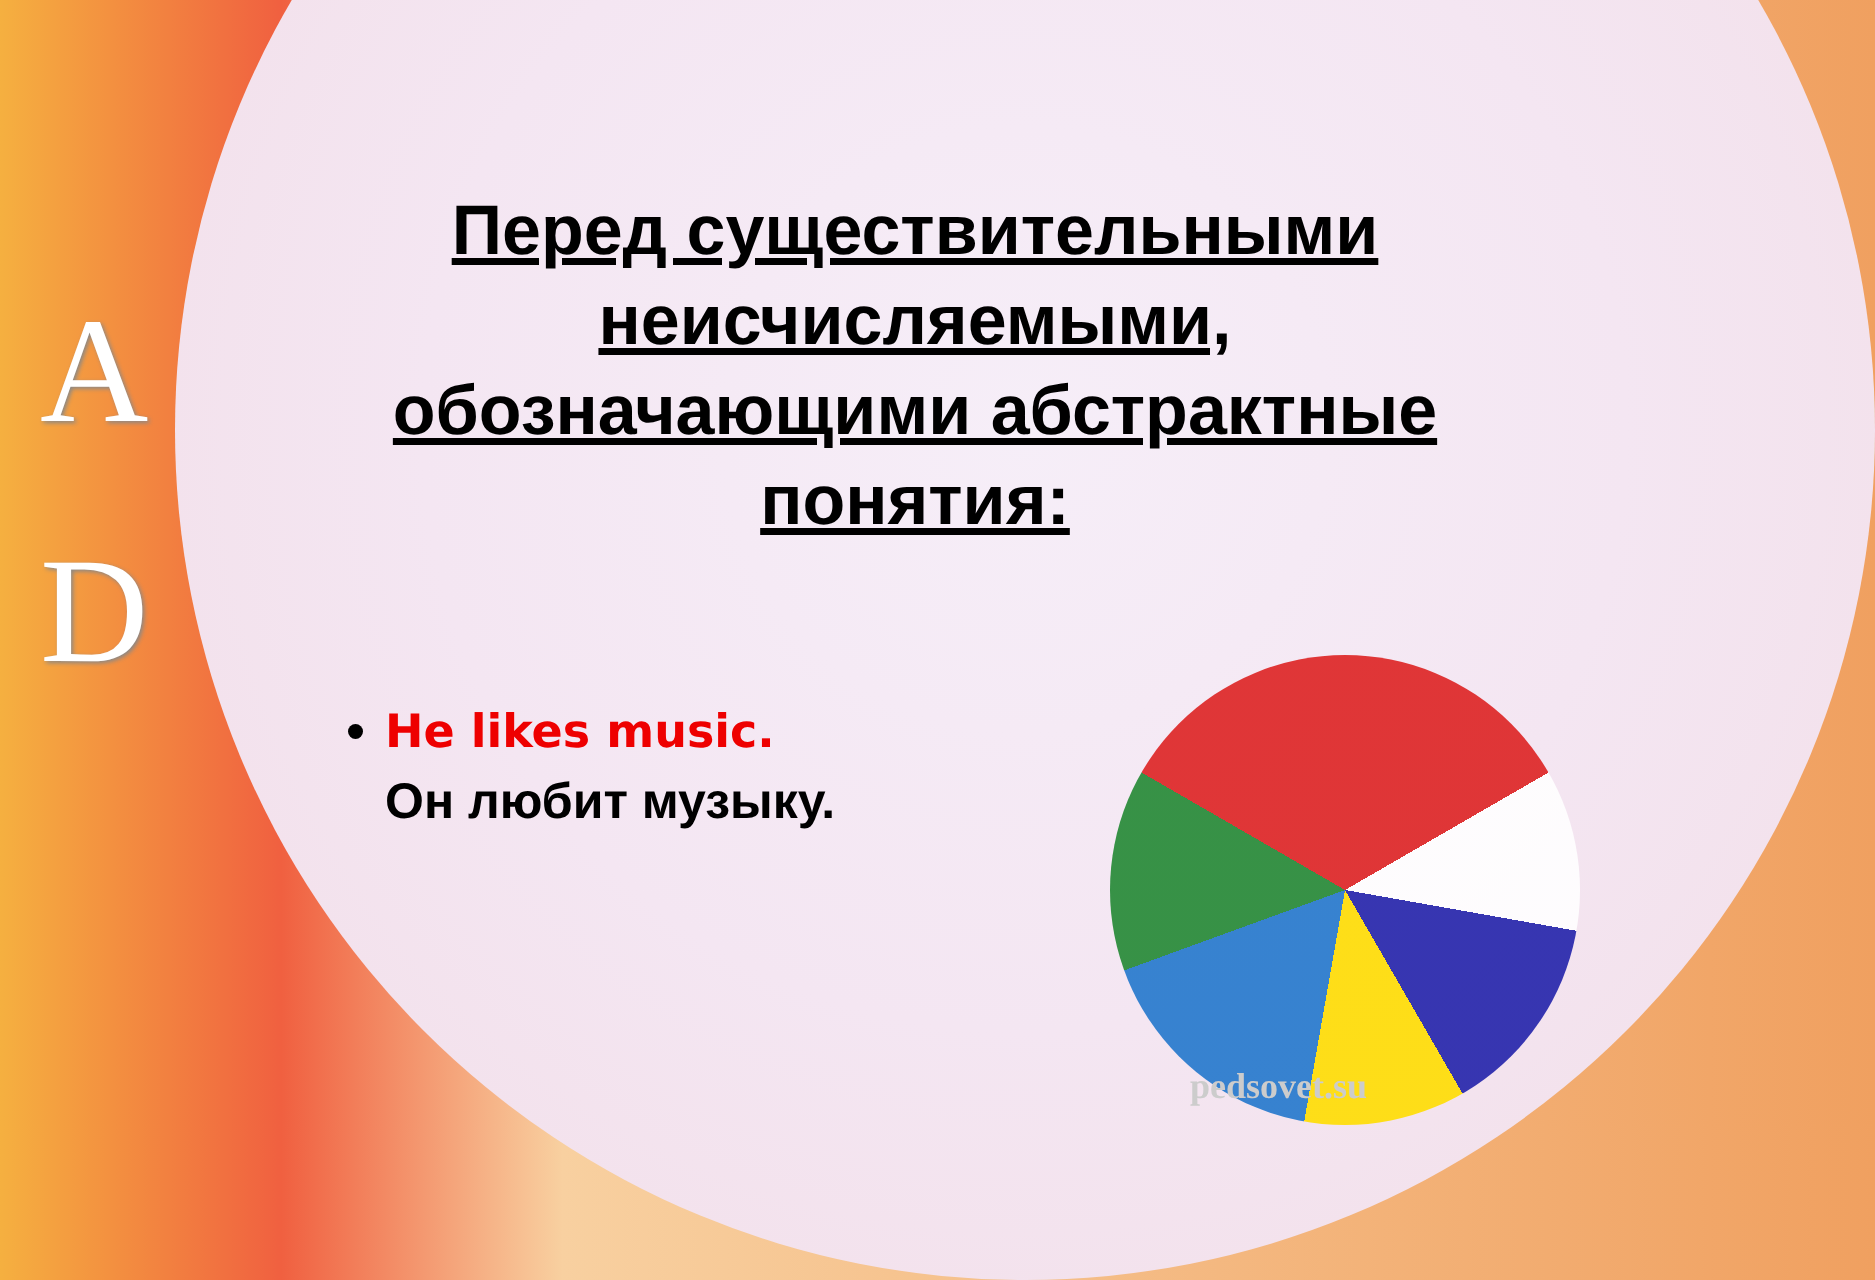A
D
Перед существительными неисчисляемыми, обозначающими абстрактные понятия:
He likes music.
Он любит музыку.
pedsovet.su